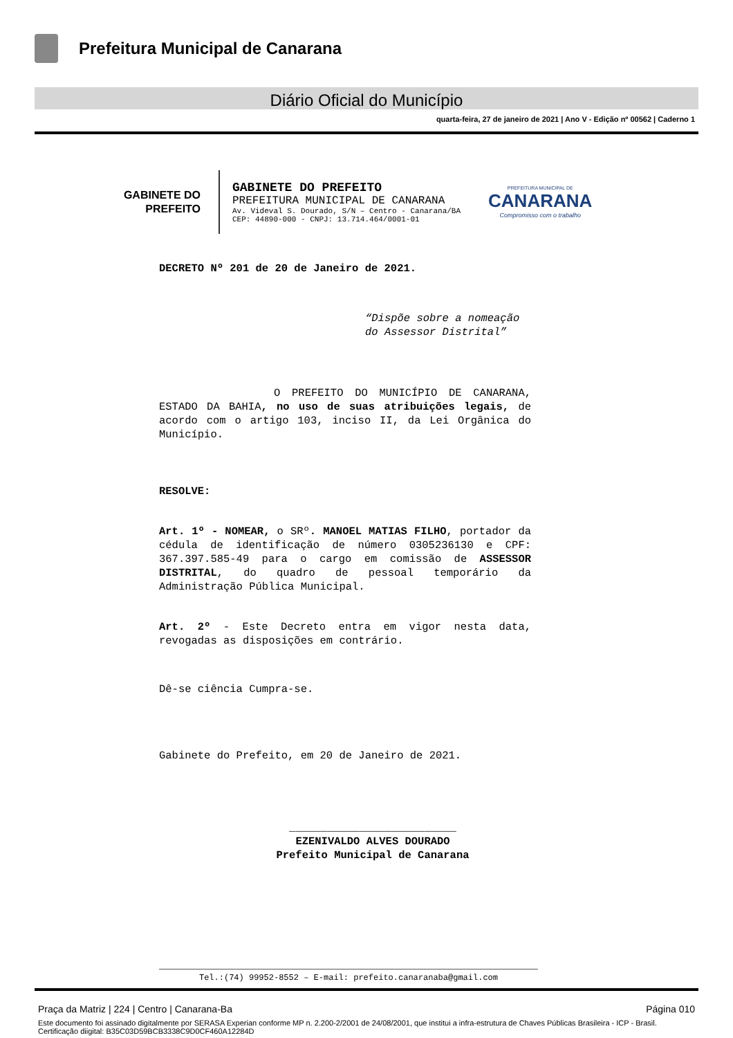Prefeitura Municipal de Canarana
Diário Oficial do Município
quarta-feira, 27 de janeiro de 2021 | Ano V - Edição nº 00562 | Caderno 1
GABINETE DO
PREFEITO
GABINETE DO PREFEITO
PREFEITURA MUNICIPAL DE CANARANA
Av. Videval S. Dourado, S/N – Centro - Canarana/BA
CEP: 44890-000 - CNPJ: 13.714.464/0001-01
PREFEITURA MUNICIPAL DE
CANARANA
Compromisso com o trabalho
DECRETO Nº 201 de 20 de Janeiro de 2021.
“Dispõe sobre a nomeação do Assessor Distrital”
O PREFEITO DO MUNICÍPIO DE CANARANA, ESTADO DA BAHIA, no uso de suas atribuições legais, de acordo com o artigo 103, inciso II, da Lei Orgânica do Município.
RESOLVE:
Art. 1º - NOMEAR, o SRº. MANOEL MATIAS FILHO, portador da cédula de identificação de número 0305236130 e CPF: 367.397.585-49 para o cargo em comissão de ASSESSOR DISTRITAL, do quadro de pessoal temporário da Administração Pública Municipal.
Art. 2º - Este Decreto entra em vigor nesta data, revogadas as disposições em contrário.
Dê-se ciência Cumpra-se.
Gabinete do Prefeito, em 20 de Janeiro de 2021.
__________________________
EZENIVALDO ALVES DOURADO
Prefeito Municipal de Canarana
Tel.:(74) 99952-8552 – E-mail: prefeito.canaranaba@gmail.com
Praça da Matriz | 224 | Centro | Canarana-Ba Página 010
Este documento foi assinado digitalmente por SERASA Experian conforme MP n. 2.200-2/2001 de 24/08/2001, que institui a infra-estrutura de Chaves Públicas Brasileira - ICP - Brasil. Certificação diigital: B35C03D59BCB3338C9D0CF460A12284D